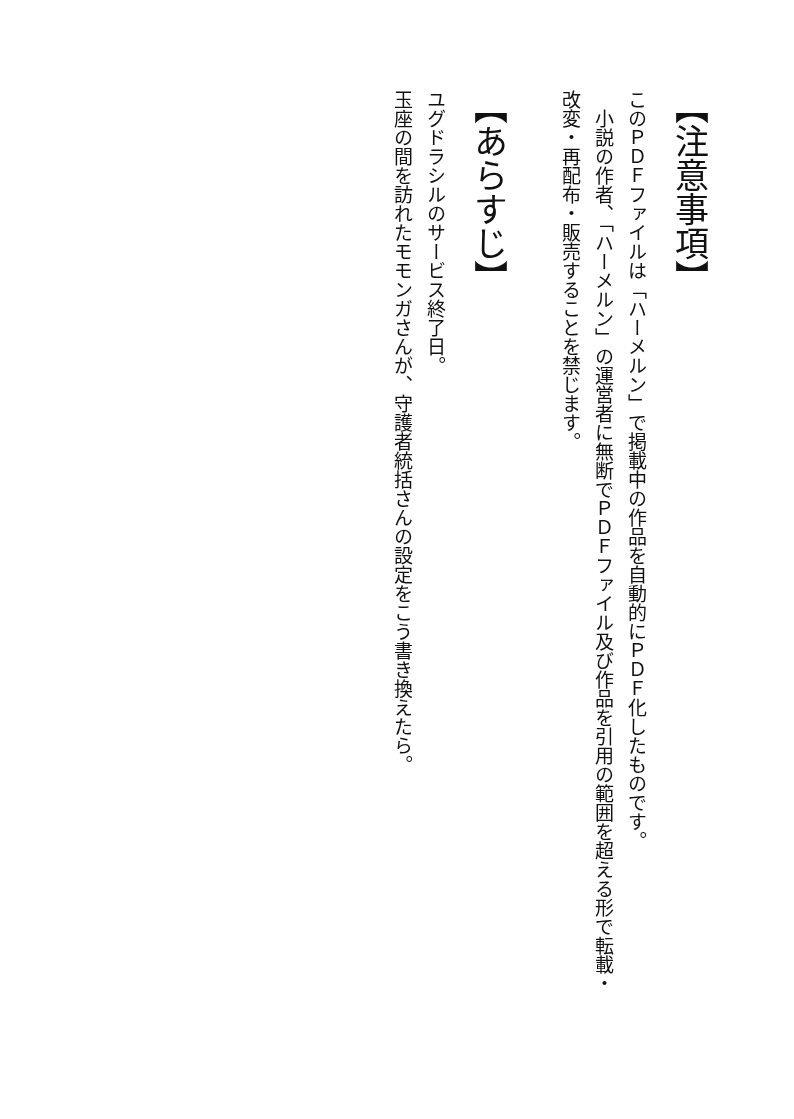【注意事項】
このＰＤＦファイルは「ハーメルン」で掲載中の作品を自動的にＰＤＦ化したものです。
　小説の作者、「ハーメルン」の運営者に無断でＰＤＦファイル及び作品を引用の範囲を超える形で転載・改変・再配布・販売することを禁じます。
【あらすじ】
ユグドラシルのサービス終了日。
玉座の間を訪れたモモンガさんが、守護者統括さんの設定をこう書き換えたら。